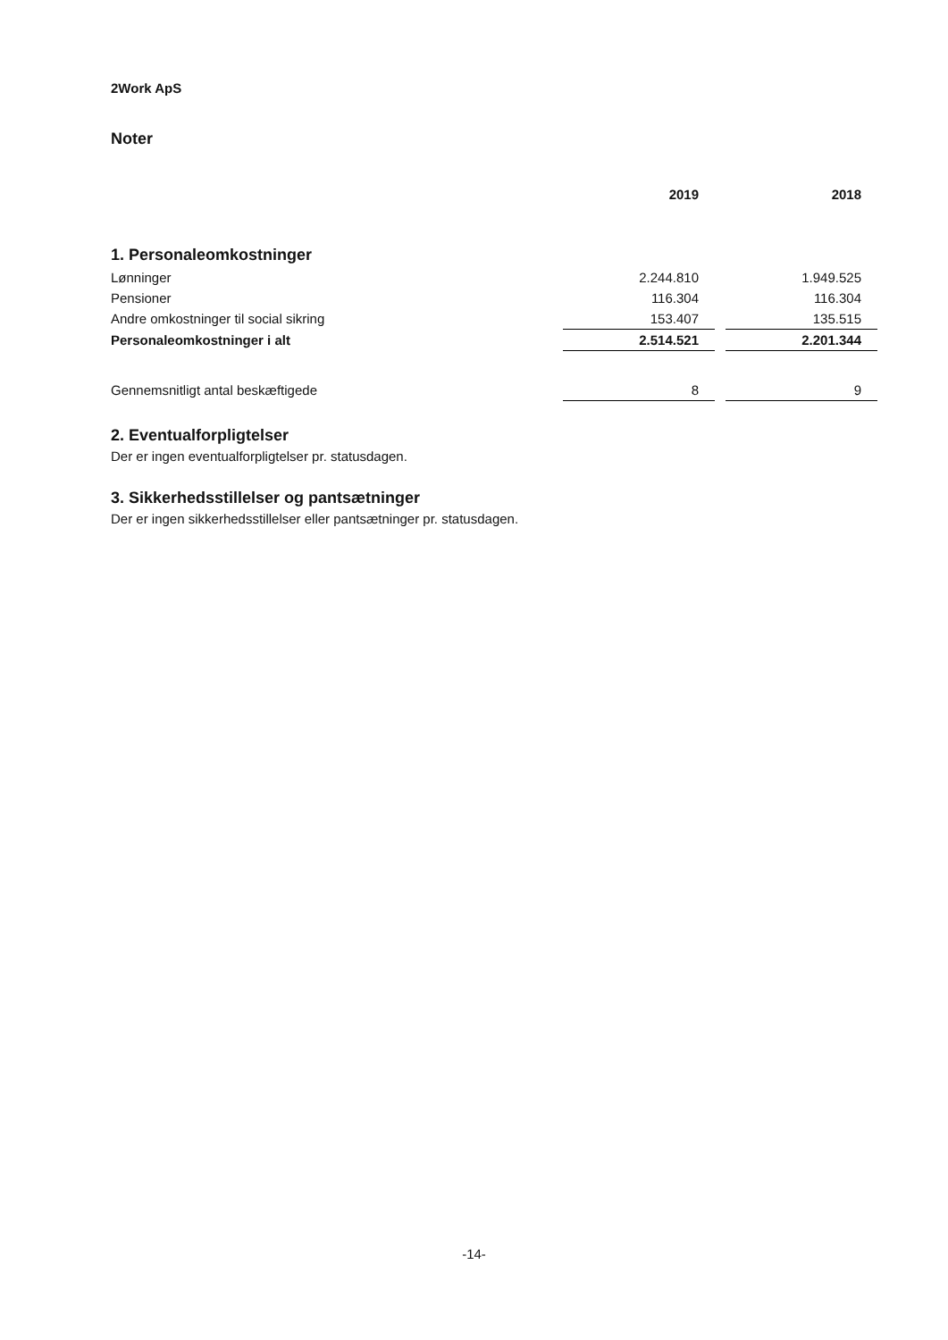2Work ApS
Noter
| | 2019 | | 2018 |
| 1. Personaleomkostninger | | | |
| Lønninger | 2.244.810 | | 1.949.525 |
| Pensioner | 116.304 | | 116.304 |
| Andre omkostninger til social sikring | 153.407 | | 135.515 |
| Personaleomkostninger i alt | 2.514.521 | | 2.201.344 |
| Gennemsnitligt antal beskæftigede | 8 | | 9 |
2. Eventualforpligtelser
Der er ingen eventualforpligtelser pr. statusdagen.
3. Sikkerhedsstillelser og pantsætninger
Der er ingen sikkerhedsstillelser eller pantsætninger pr. statusdagen.
-14-